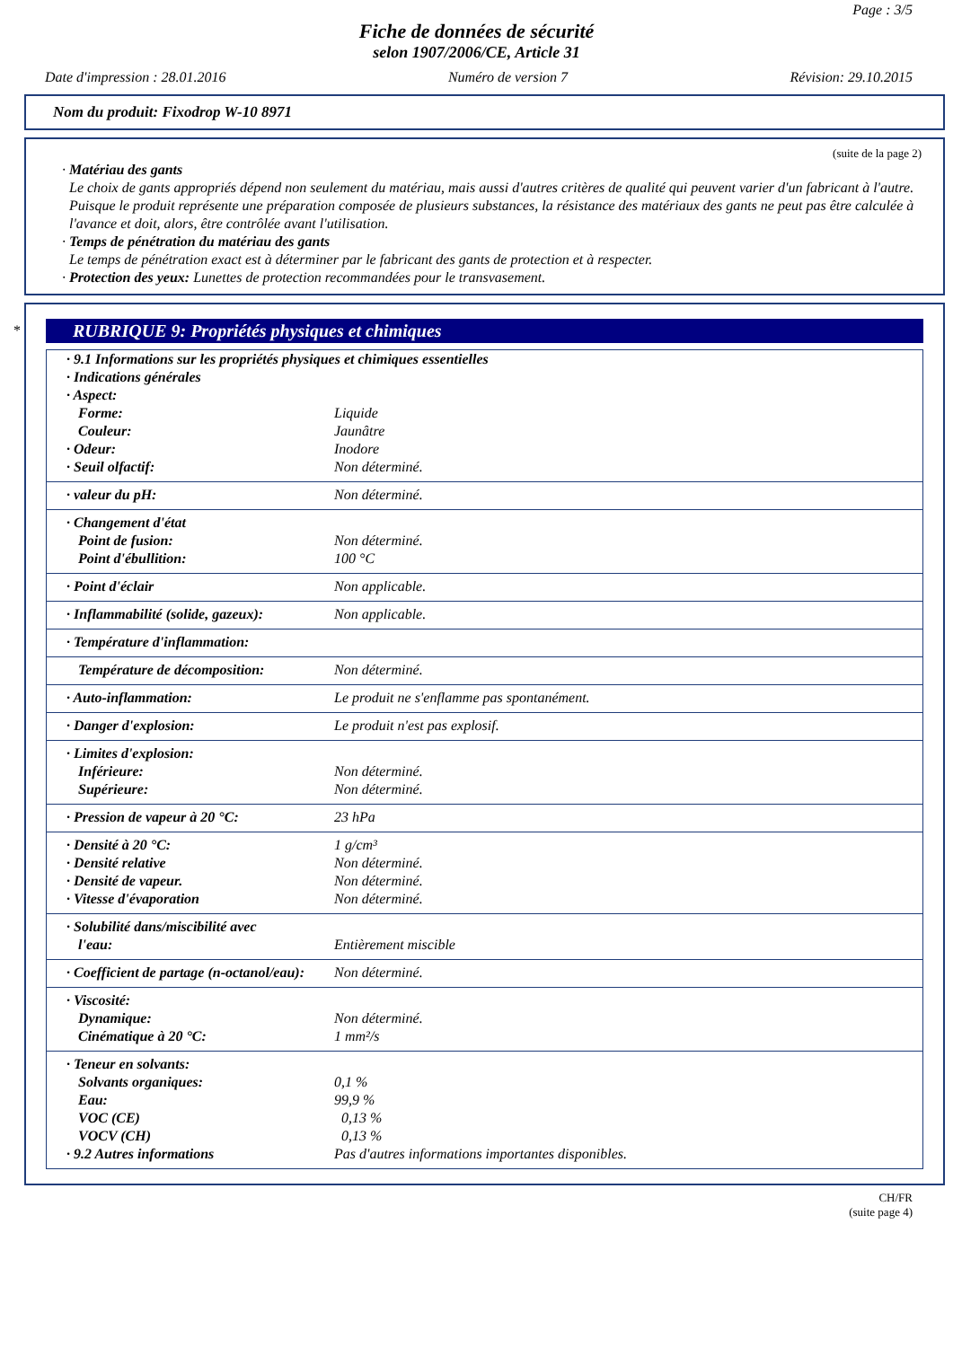Page : 3/5
Fiche de données de sécurité
selon 1907/2006/CE, Article 31
Date d'impression : 28.01.2016 Numéro de version 7 Révision: 29.10.2015
Nom du produit: Fixodrop W-10 8971
(suite de la page 2)
· Matériau des gants
Le choix de gants appropriés dépend non seulement du matériau, mais aussi d'autres critères de qualité qui peuvent varier d'un fabricant à l'autre. Puisque le produit représente une préparation composée de plusieurs substances, la résistance des matériaux des gants ne peut pas être calculée à l'avance et doit, alors, être contrôlée avant l'utilisation.
· Temps de pénétration du matériau des gants
Le temps de pénétration exact est à déterminer par le fabricant des gants de protection et à respecter.
· Protection des yeux: Lunettes de protection recommandées pour le transvasement.
*
RUBRIQUE 9: Propriétés physiques et chimiques
| · 9.1 Informations sur les propriétés physiques et chimiques essentielles | |
| · Indications générales | |
| · Aspect: | |
| Forme: | Liquide |
| Couleur: | Jaunâtre |
| · Odeur: | Inodore |
| · Seuil olfactif: | Non déterminé. |
| · valeur du pH: | Non déterminé. |
| · Changement d'état | |
| Point de fusion: | Non déterminé. |
| Point d'ébullition: | 100 °C |
| · Point d'éclair | Non applicable. |
| · Inflammabilité (solide, gazeux): | Non applicable. |
| · Température d'inflammation: | |
| Température de décomposition: | Non déterminé. |
| · Auto-inflammation: | Le produit ne s'enflamme pas spontanément. |
| · Danger d'explosion: | Le produit n'est pas explosif. |
| · Limites d'explosion: | |
| Inférieure: | Non déterminé. |
| Supérieure: | Non déterminé. |
| · Pression de vapeur à 20 °C: | 23 hPa |
| · Densité à 20 °C: | 1 g/cm³ |
| · Densité relative | Non déterminé. |
| · Densité de vapeur. | Non déterminé. |
| · Vitesse d'évaporation | Non déterminé. |
| · Solubilité dans/miscibilité avec | |
| l'eau: | Entièrement miscible |
| · Coefficient de partage (n-octanol/eau): | Non déterminé. |
| · Viscosité: | |
| Dynamique: | Non déterminé. |
| Cinématique à 20 °C: | 1 mm²/s |
| · Teneur en solvants: | |
| Solvants organiques: | 0,1 % |
| Eau: | 99,9 % |
| VOC (CE) | 0,13 % |
| VOCV (CH) | 0,13 % |
| · 9.2 Autres informations | Pas d'autres informations importantes disponibles. |
CH/FR
(suite page 4)